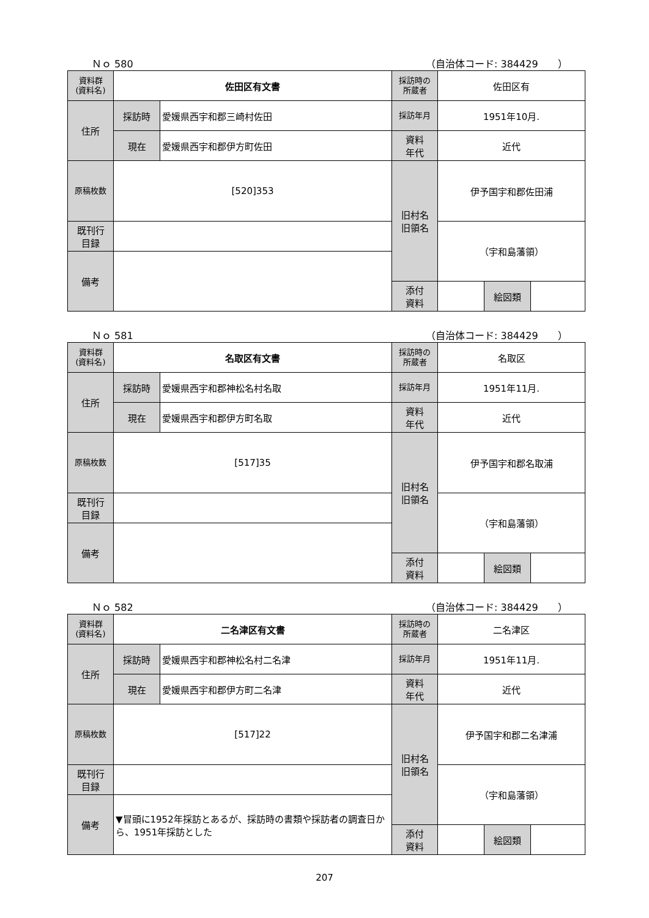Ｎｏ 580 （自治体コード: 384429　　）
| 資料群 (資料名) | 佐田区有文書 | | 採訪時の 所蔵者 | 佐田区有 | | |
| 住所 | 採訪時 | 愛媛県西宇和郡三崎村佐田 | 採訪年月 | 1951年10月. | | |
| | 現在 | 愛媛県西宇和郡伊方町佐田 | 資料 年代 | 近代 | | |
| 原稿枚数 | [520]353 | | 旧村名 旧領名 | 伊予国宇和郡佐田浦 | | |
| 既刊行 目録 | | | | （宇和島藩領） | | |
| 備考 | | | | | | |
| | | | 添付 資料 | | 絵図類 | |
Ｎｏ 581 （自治体コード: 384429　　）
| 資料群 (資料名) | 名取区有文書 | | 採訪時の 所蔵者 | 名取区 | | |
| 住所 | 採訪時 | 愛媛県西宇和郡神松名村名取 | 採訪年月 | 1951年11月. | | |
| | 現在 | 愛媛県西宇和郡伊方町名取 | 資料 年代 | 近代 | | |
| 原稿枚数 | [517]35 | | 旧村名 旧領名 | 伊予国宇和郡名取浦 | | |
| 既刊行 目録 | | | | （宇和島藩領） | | |
| 備考 | | | | | | |
| | | | 添付 資料 | | 絵図類 | |
Ｎｏ 582 （自治体コード: 384429　　）
| 資料群 (資料名) | 二名津区有文書 | | 採訪時の 所蔵者 | 二名津区 | | |
| 住所 | 採訪時 | 愛媛県西宇和郡神松名村二名津 | 採訪年月 | 1951年11月. | | |
| | 現在 | 愛媛県西宇和郡伊方町二名津 | 資料 年代 | 近代 | | |
| 原稿枚数 | [517]22 | | 旧村名 旧領名 | 伊予国宇和郡二名津浦 | | |
| 既刊行 目録 | | | | （宇和島藩領） | | |
| 備考 | ▼冒頭に1952年採訪とあるが、採訪時の書類や採訪者の調査日から、1951年採訪とした | | | | | |
| | | | 添付 資料 | | 絵図類 | |
207